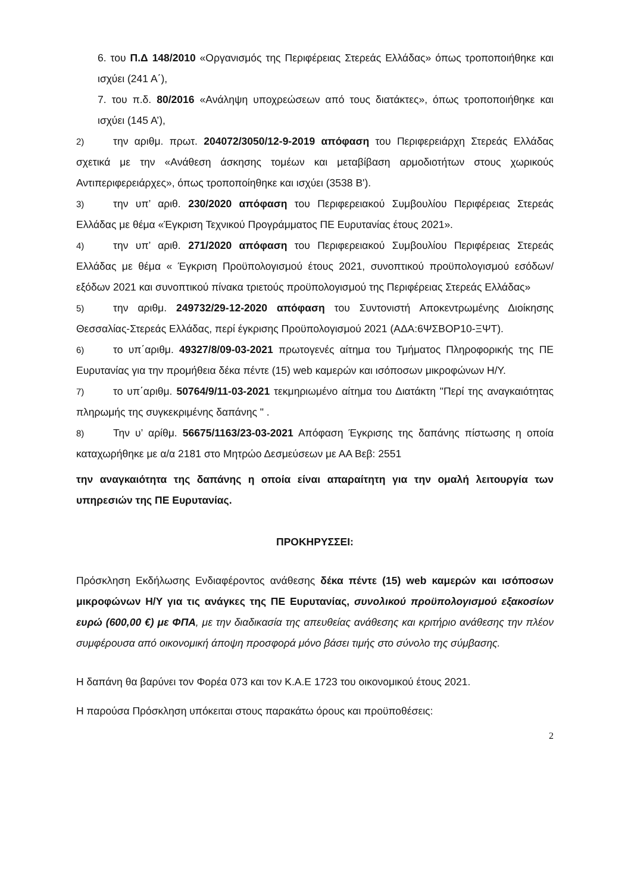6. του Π.Δ 148/2010 «Οργανισμός της Περιφέρειας Στερεάς Ελλάδας» όπως τροποποιήθηκε και ισχύει (241 Α΄),
7. του π.δ. 80/2016 «Ανάληψη υποχρεώσεων από τους διατάκτες», όπως τροποποιήθηκε και ισχύει (145 Α’),
2) την αριθμ. πρωτ. 204072/3050/12-9-2019 απόφαση του Περιφερειάρχη Στερεάς Ελλάδας σχετικά με την «Ανάθεση άσκησης τομέων και μεταβίβαση αρμοδιοτήτων στους χωρικούς Αντιπεριφερειάρχες», όπως τροποποίηθηκε και ισχύει (3538 Β').
3) την υπ’ αριθ. 230/2020 απόφαση του Περιφερειακού Συμβουλίου Περιφέρειας Στερεάς Ελλάδας με θέμα «Έγκριση Τεχνικού Προγράμματος ΠΕ Ευρυτανίας έτους 2021».
4) την υπ’ αριθ. 271/2020 απόφαση του Περιφερειακού Συμβουλίου Περιφέρειας Στερεάς Ελλάδας με θέμα « Έγκριση Προϋπολογισμού έτους 2021, συνοπτικού προϋπολογισμού εσόδων/εξόδων 2021 και συνοπτικού πίνακα τριετούς προϋπολογισμού της Περιφέρειας Στερεάς Ελλάδας»
5) την αριθμ. 249732/29-12-2020 απόφαση του Συντονιστή Αποκεντρωμένης Διοίκησης Θεσσαλίας-Στερεάς Ελλάδας, περί έγκρισης Προϋπολογισμού 2021 (ΑΔΑ:6ΨΣΒΟΡ10-ΞΨΤ).
6) το υπ΄αριθμ. 49327/8/09-03-2021 πρωτογενές αίτημα του Τμήματος Πληροφορικής της ΠΕ Ευρυτανίας για την προμήθεια δέκα πέντε (15) web καμερών και ισόποσων μικροφώνων Η/Υ.
7) το υπ΄αριθμ. 50764/9/11-03-2021 τεκμηριωμένο αίτημα του Διατάκτη "Περί της αναγκαιότητας πληρωμής της συγκεκριμένης δαπάνης " .
8) Την υ’ αρίθμ. 56675/1163/23-03-2021 Απόφαση Έγκρισης της δαπάνης πίστωσης η οποία καταχωρήθηκε με α/α 2181 στο Μητρώο Δεσμεύσεων με ΑΑ Βεβ: 2551
την αναγκαιότητα της δαπάνης η οποία είναι απαραίτητη για την ομαλή λειτουργία των υπηρεσιών της ΠΕ Ευρυτανίας.
ΠΡΟΚΗΡΥΣΣΕΙ:
Πρόσκληση Εκδήλωσης Ενδιαφέροντος ανάθεσης δέκα πέντε (15) web καμερών και ισόποσων μικροφώνων Η/Υ για τις ανάγκες της ΠΕ Ευρυτανίας, συνολικού προϋπολογισμού εξακοσίων ευρώ (600,00 €) με ΦΠΑ, με την διαδικασία της απευθείας ανάθεσης και κριτήριο ανάθεσης την πλέον συμφέρουσα από οικονομική άποψη προσφορά μόνο βάσει τιμής στο σύνολο της σύμβασης.
Η δαπάνη θα βαρύνει τον Φορέα 073 και τον Κ.Α.Ε 1723 του οικονομικού έτους 2021.
Η παρούσα Πρόσκληση υπόκειται στους παρακάτω όρους και προϋποθέσεις:
2